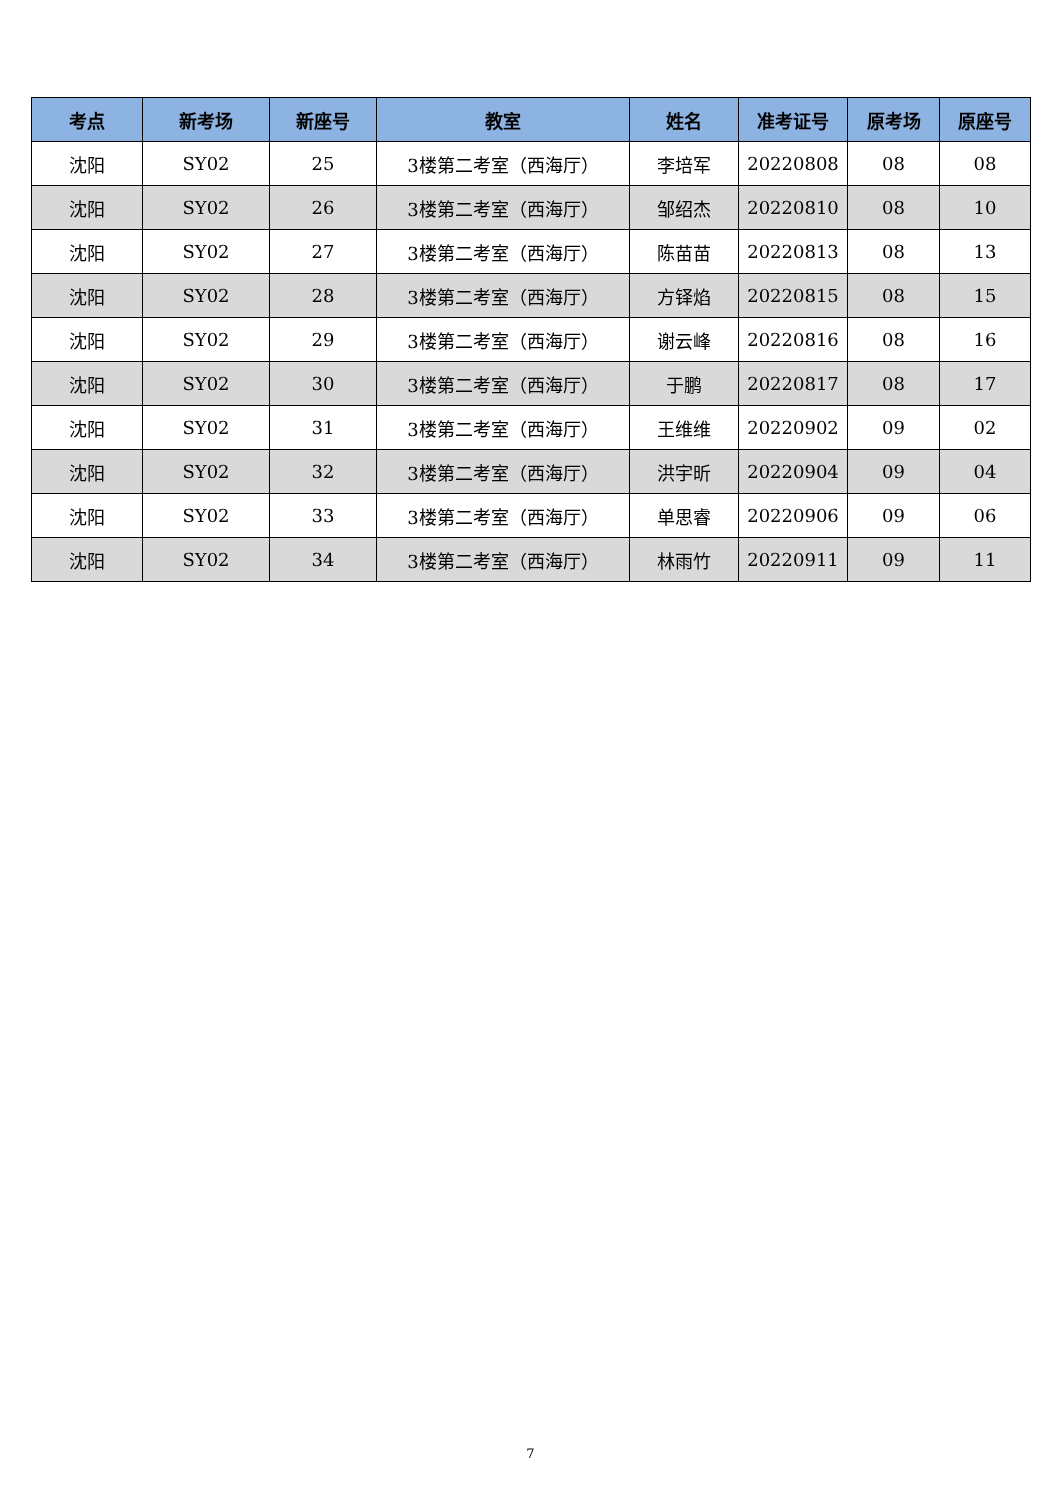| 考点 | 新考场 | 新座号 | 教室 | 姓名 | 准考证号 | 原考场 | 原座号 |
| --- | --- | --- | --- | --- | --- | --- | --- |
| 沈阳 | SY02 | 25 | 3楼第二考室（西海厅） | 李培军 | 20220808 | 08 | 08 |
| 沈阳 | SY02 | 26 | 3楼第二考室（西海厅） | 邹绍杰 | 20220810 | 08 | 10 |
| 沈阳 | SY02 | 27 | 3楼第二考室（西海厅） | 陈苗苗 | 20220813 | 08 | 13 |
| 沈阳 | SY02 | 28 | 3楼第二考室（西海厅） | 方铎焰 | 20220815 | 08 | 15 |
| 沈阳 | SY02 | 29 | 3楼第二考室（西海厅） | 谢云峰 | 20220816 | 08 | 16 |
| 沈阳 | SY02 | 30 | 3楼第二考室（西海厅） | 于鹏 | 20220817 | 08 | 17 |
| 沈阳 | SY02 | 31 | 3楼第二考室（西海厅） | 王维维 | 20220902 | 09 | 02 |
| 沈阳 | SY02 | 32 | 3楼第二考室（西海厅） | 洪宇昕 | 20220904 | 09 | 04 |
| 沈阳 | SY02 | 33 | 3楼第二考室（西海厅） | 单思睿 | 20220906 | 09 | 06 |
| 沈阳 | SY02 | 34 | 3楼第二考室（西海厅） | 林雨竹 | 20220911 | 09 | 11 |
7